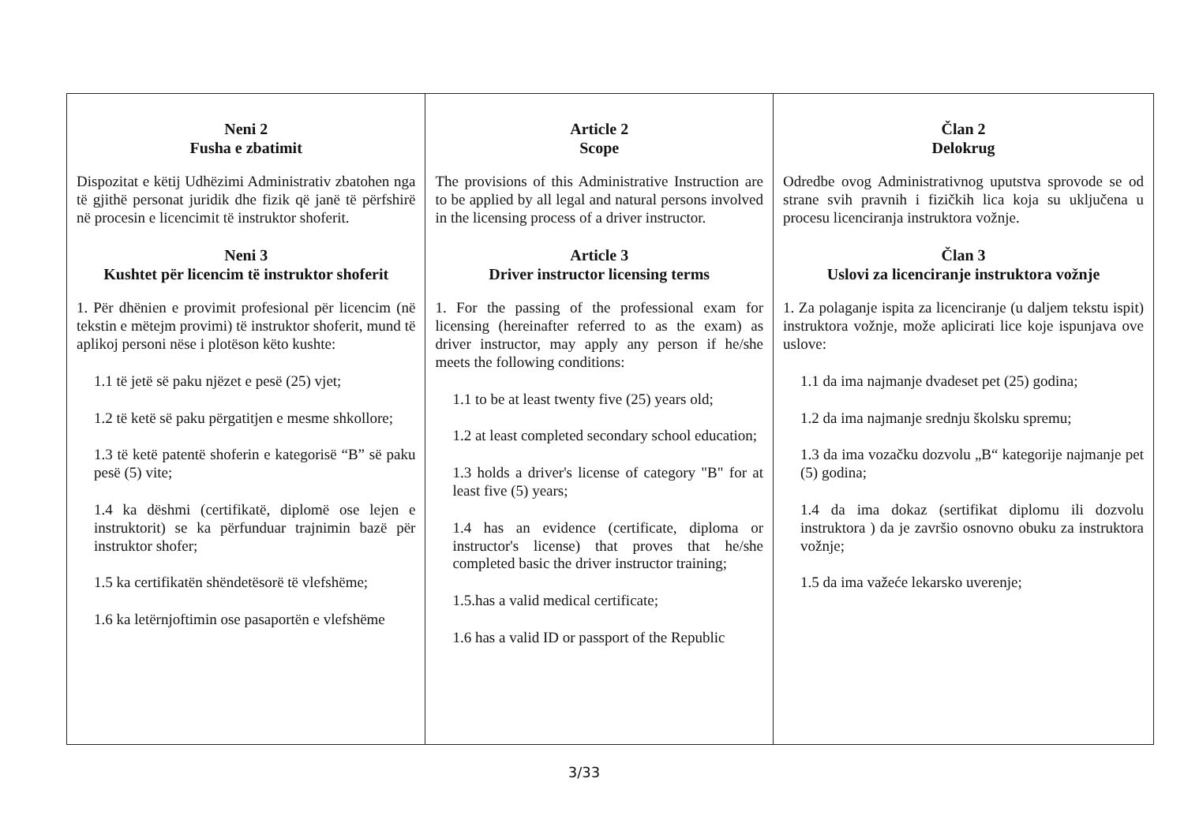| Neni 2 Fusha e zbatimit Dispozitat e këtij Udhëzimi Administrativ zbatohen nga të gjithë personat juridik dhe fizik që janë të përfshirë në procesin e licencimit të instruktor shoferit. Neni 3 Kushtet për licencim të instruktor shoferit 1. Për dhënien e provimit profesional për licencim (në tekstin e mëtejm provimi) të instruktor shoferit, mund të aplikoj personi nëse i plotëson këto kushte: 1.1 të jetë së paku njëzet e pesë (25) vjet; 1.2 të ketë së paku përgatitjen e mesme shkollore; 1.3 të ketë patentë shoferin e kategorisë “B” së paku pesë (5) vite; 1.4 ka dëshmi (certifikatë, diplomë ose lejen e instruktorit) se ka përfunduar trajnimin bazë për instruktor shofer; 1.5 ka certifikatën shëndetësorë të vlefshëme; 1.6 ka letërnjoftimin ose pasaportën e vlefshëme | Article 2 Scope The provisions of this Administrative Instruction are to be applied by all legal and natural persons involved in the licensing process of a driver instructor. Article 3 Driver instructor licensing terms 1. For the passing of the professional exam for licensing (hereinafter referred to as the exam) as driver instructor, may apply any person if he/she meets the following conditions: 1.1 to be at least twenty five (25) years old; 1.2 at least completed secondary school education; 1.3 holds a driver's license of category "B" for at least five (5) years; 1.4 has an evidence (certificate, diploma or instructor's license) that proves that he/she completed basic the driver instructor training; 1.5.has a valid medical certificate; 1.6 has a valid ID or passport of the Republic | Član 2 Delokrug Odredbe ovog Administrativnog uputstva sprovode se od strane svih pravnih i fizičkih lica koja su uključena u procesu licenciranja instruktora vožnje. Član 3 Uslovi za licenciranje instruktora vožnje 1. Za polaganje ispita za licenciranje (u daljem tekstu ispit) instruktora vožnje, može aplicirati lice koje ispunjava ove uslove: 1.1 da ima najmanje dvadeset pet (25) godina; 1.2 da ima najmanje srednju školsku spremu; 1.3 da ima vozačku dozvolu „B“ kategorije najmanje pet (5) godina; 1.4 da ima dokaz (sertifikat diplomu ili dozvolu instruktora ) da je završio osnovno obuku za instruktora vožnje; 1.5 da ima važeće lekarsko uverenje; |
3/33